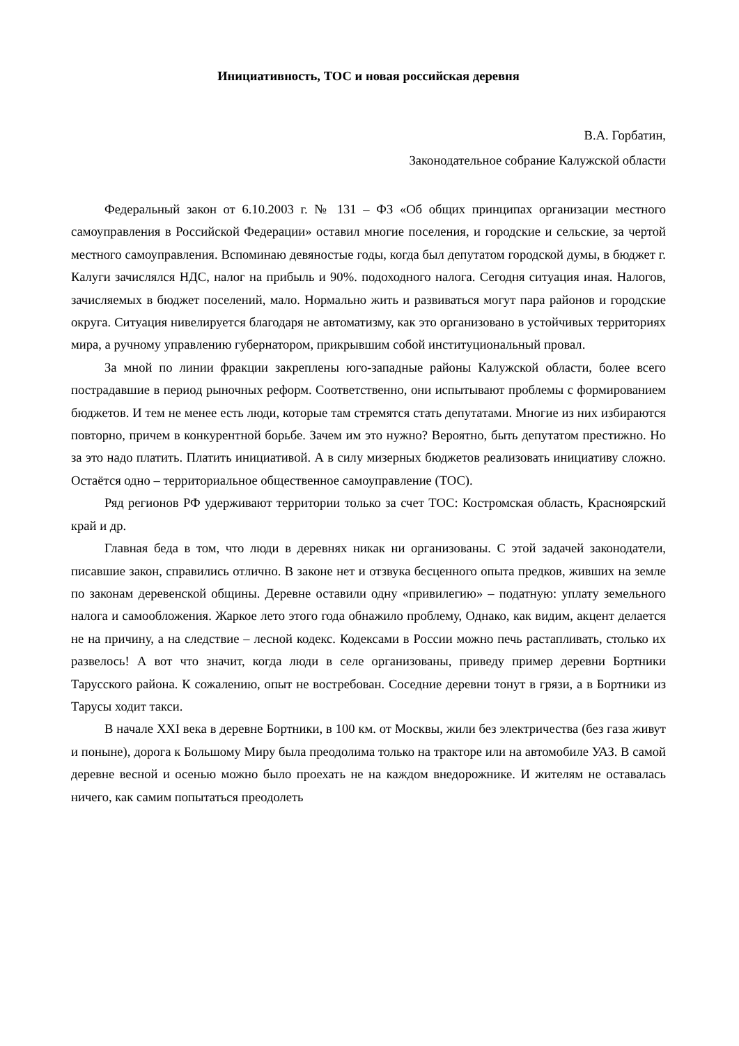Инициативность, ТОС и новая российская деревня
В.А. Горбатин,
Законодательное собрание Калужской области
Федеральный закон от 6.10.2003 г. № 131 – ФЗ «Об общих принципах организации местного самоуправления в Российской Федерации» оставил многие поселения, и городские и сельские, за чертой местного самоуправления. Вспоминаю девяностые годы, когда был депутатом городской думы, в бюджет г. Калуги зачислялся НДС, налог на прибыль и 90%. подоходного налога. Сегодня ситуация иная. Налогов, зачисляемых в бюджет поселений, мало. Нормально жить и развиваться могут пара районов и городские округа. Ситуация нивелируется благодаря не автоматизму, как это организовано в устойчивых территориях мира, а ручному управлению губернатором, прикрывшим собой институциональный провал.
За мной по линии фракции закреплены юго-западные районы Калужской области, более всего пострадавшие в период рыночных реформ. Соответственно, они испытывают проблемы с формированием бюджетов. И тем не менее есть люди, которые там стремятся стать депутатами. Многие из них избираются повторно, причем в конкурентной борьбе. Зачем им это нужно? Вероятно, быть депутатом престижно. Но за это надо платить. Платить инициативой. А в силу мизерных бюджетов реализовать инициативу сложно. Остаётся одно – территориальное общественное самоуправление (ТОС).
Ряд регионов РФ удерживают территории только за счет ТОС: Костромская область, Красноярский край и др.
Главная беда в том, что люди в деревнях никак ни организованы. С этой задачей законодатели, писавшие закон, справились отлично. В законе нет и отзвука бесценного опыта предков, живших на земле по законам деревенской общины. Деревне оставили одну «привилегию» – податную: уплату земельного налога и самообложения. Жаркое лето этого года обнажило проблему, Однако, как видим, акцент делается не на причину, а на следствие – лесной кодекс. Кодексами в России можно печь растапливать, столько их развелось! А вот что значит, когда люди в селе организованы, приведу пример деревни Бортники Тарусского района. К сожалению, опыт не востребован. Соседние деревни тонут в грязи, а в Бортники из Тарусы ходит такси.
В начале XXI века в деревне Бортники, в 100 км. от Москвы, жили без электричества (без газа живут и поныне), дорога к Большому Миру была преодолима только на тракторе или на автомобиле УАЗ. В самой деревне весной и осенью можно было проехать не на каждом внедорожнике. И жителям не оставалась ничего, как самим попытаться преодолеть